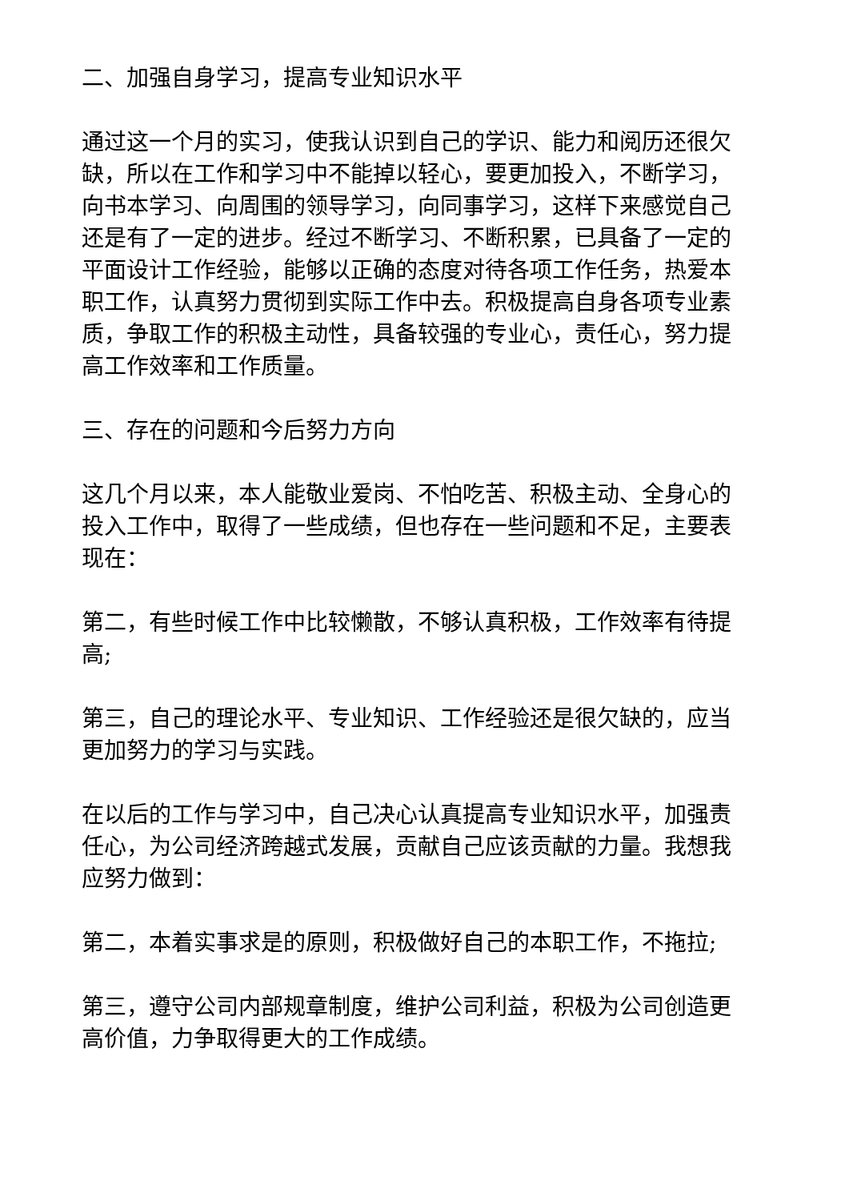二、加强自身学习，提高专业知识水平
通过这一个月的实习，使我认识到自己的学识、能力和阅历还很欠缺，所以在工作和学习中不能掉以轻心，要更加投入，不断学习，向书本学习、向周围的领导学习，向同事学习，这样下来感觉自己还是有了一定的进步。经过不断学习、不断积累，已具备了一定的平面设计工作经验，能够以正确的态度对待各项工作任务，热爱本职工作，认真努力贯彻到实际工作中去。积极提高自身各项专业素质，争取工作的积极主动性，具备较强的专业心，责任心，努力提高工作效率和工作质量。
三、存在的问题和今后努力方向
这几个月以来，本人能敬业爱岗、不怕吃苦、积极主动、全身心的投入工作中，取得了一些成绩，但也存在一些问题和不足，主要表现在：
第二，有些时候工作中比较懒散，不够认真积极，工作效率有待提高;
第三，自己的理论水平、专业知识、工作经验还是很欠缺的，应当更加努力的学习与实践。
在以后的工作与学习中，自己决心认真提高专业知识水平，加强责任心，为公司经济跨越式发展，贡献自己应该贡献的力量。我想我应努力做到：
第二，本着实事求是的原则，积极做好自己的本职工作，不拖拉;
第三，遵守公司内部规章制度，维护公司利益，积极为公司创造更高价值，力争取得更大的工作成绩。